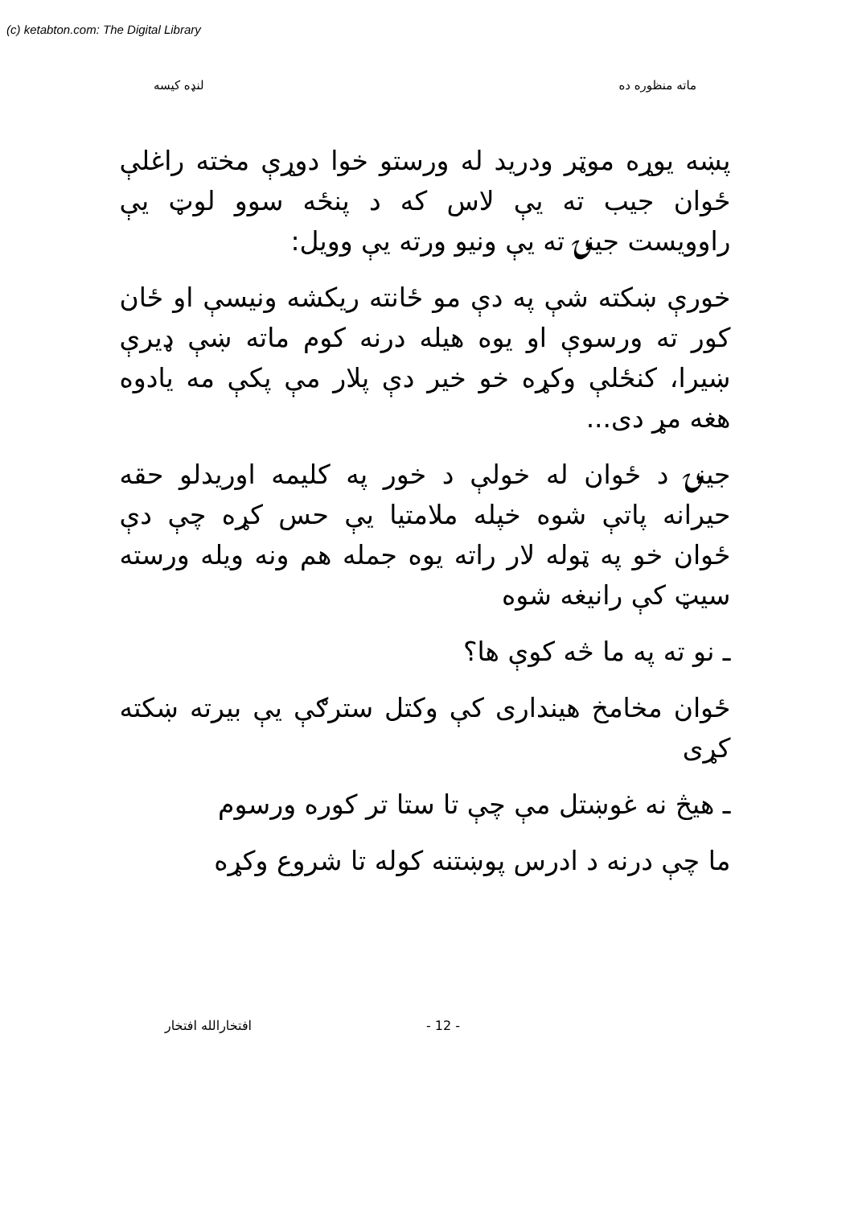(c) ketabton.com: The Digital Library
ماته منظوره ده لنډه کیسه
پښه یوړه موټر ودرید له ورستو خوا دوړې مخته راغلې ځوان جیب ته یې لاس که د پنځه سوو لوټ یې راوویست جینۍ ته یې ونیو ورته یې وویل:
خورې ښکته شې په دې مو ځانته ریکشه ونیسې او ځان کور ته ورسوې او یوه هیله درنه کوم ماته ښې ډیرې ښیرا، کنځلې وکړه خو خیر دې پلار مې پکې مه یادوه هغه مړ دی...
جینۍ د ځوان له خولې د خور په کلیمه اوریدلو حقه حیرانه پاتې شوه خپله ملامتیا یې حس کړه چې دې ځوان خو په ټوله لار راته یوه جمله هم ونه ویله ورسته سیټ کې رانیغه شوه
ـ نو ته په ما څه کوې ها؟
ځوان مخامخ هینداری کې وکتل سترګې یې بیرته ښکته کړی
ـ هیڅ نه غوښتل مې چې تا ستا تر کوره ورسوم
ما چې درنه د ادرس پوښتنه کوله تا شروع وکړه
- 12 - افتخارالله افتخار